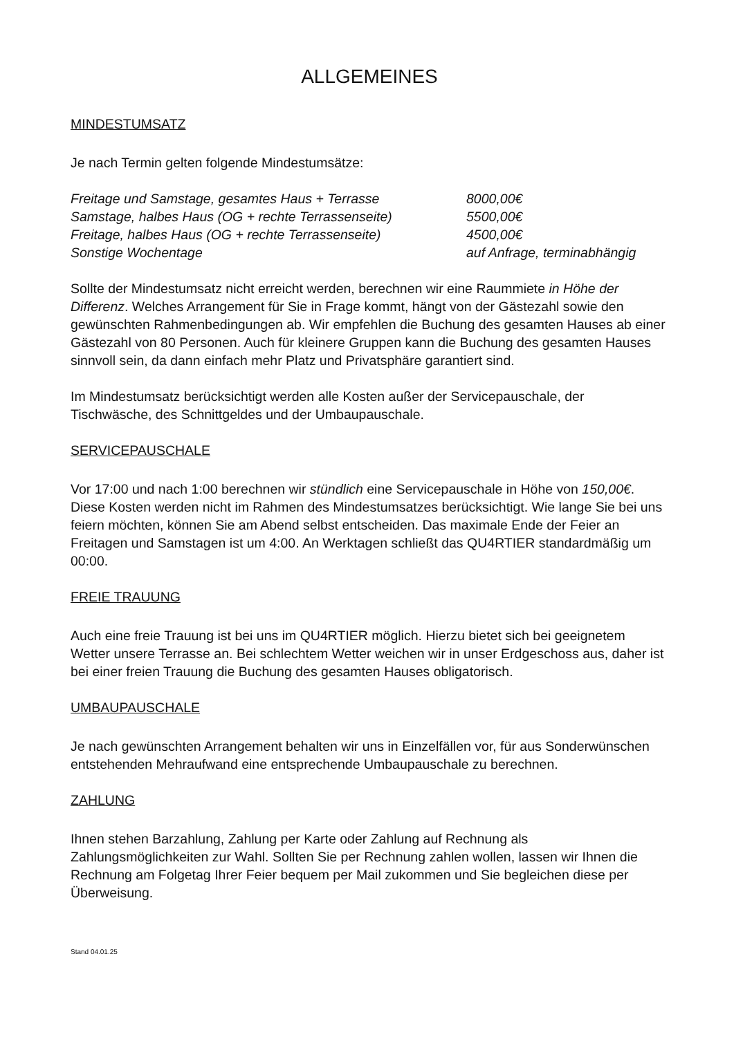ALLGEMEINES
MINDESTUMSATZ
Je nach Termin gelten folgende Mindestumsätze:
| Freitage und Samstage, gesamtes Haus + Terrasse | 8000,00€ |
| Samstage, halbes Haus (OG + rechte Terrassenseite) | 5500,00€ |
| Freitage, halbes Haus (OG + rechte Terrassenseite) | 4500,00€ |
| Sonstige Wochentage | auf Anfrage, terminabhängig |
Sollte der Mindestumsatz nicht erreicht werden, berechnen wir eine Raummiete in Höhe der Differenz. Welches Arrangement für Sie in Frage kommt, hängt von der Gästezahl sowie den gewünschten Rahmenbedingungen ab. Wir empfehlen die Buchung des gesamten Hauses ab einer Gästezahl von 80 Personen. Auch für kleinere Gruppen kann die Buchung des gesamten Hauses sinnvoll sein, da dann einfach mehr Platz und Privatsphäre garantiert sind.
Im Mindestumsatz berücksichtigt werden alle Kosten außer der Servicepauschale, der Tischwäsche, des Schnittgeldes und der Umbaupauschale.
SERVICEPAUSCHALE
Vor 17:00 und nach 1:00 berechnen wir stündlich eine Servicepauschale in Höhe von 150,00€. Diese Kosten werden nicht im Rahmen des Mindestumsatzes berücksichtigt. Wie lange Sie bei uns feiern möchten, können Sie am Abend selbst entscheiden. Das maximale Ende der Feier an Freitagen und Samstagen ist um 4:00. An Werktagen schließt das QU4RTIER standardmäßig um 00:00.
FREIE TRAUUNG
Auch eine freie Trauung ist bei uns im QU4RTIER möglich. Hierzu bietet sich bei geeignetem Wetter unsere Terrasse an. Bei schlechtem Wetter weichen wir in unser Erdgeschoss aus, daher ist bei einer freien Trauung die Buchung des gesamten Hauses obligatorisch.
UMBAUPAUSCHALE
Je nach gewünschten Arrangement behalten wir uns in Einzelfällen vor, für aus Sonderwünschen entstehenden Mehraufwand eine entsprechende Umbaupauschale zu berechnen.
ZAHLUNG
Ihnen stehen Barzahlung, Zahlung per Karte oder Zahlung auf Rechnung als Zahlungsmöglichkeiten zur Wahl. Sollten Sie per Rechnung zahlen wollen, lassen wir Ihnen die Rechnung am Folgetag Ihrer Feier bequem per Mail zukommen und Sie begleichen diese per Überweisung.
Stand 04.01.25